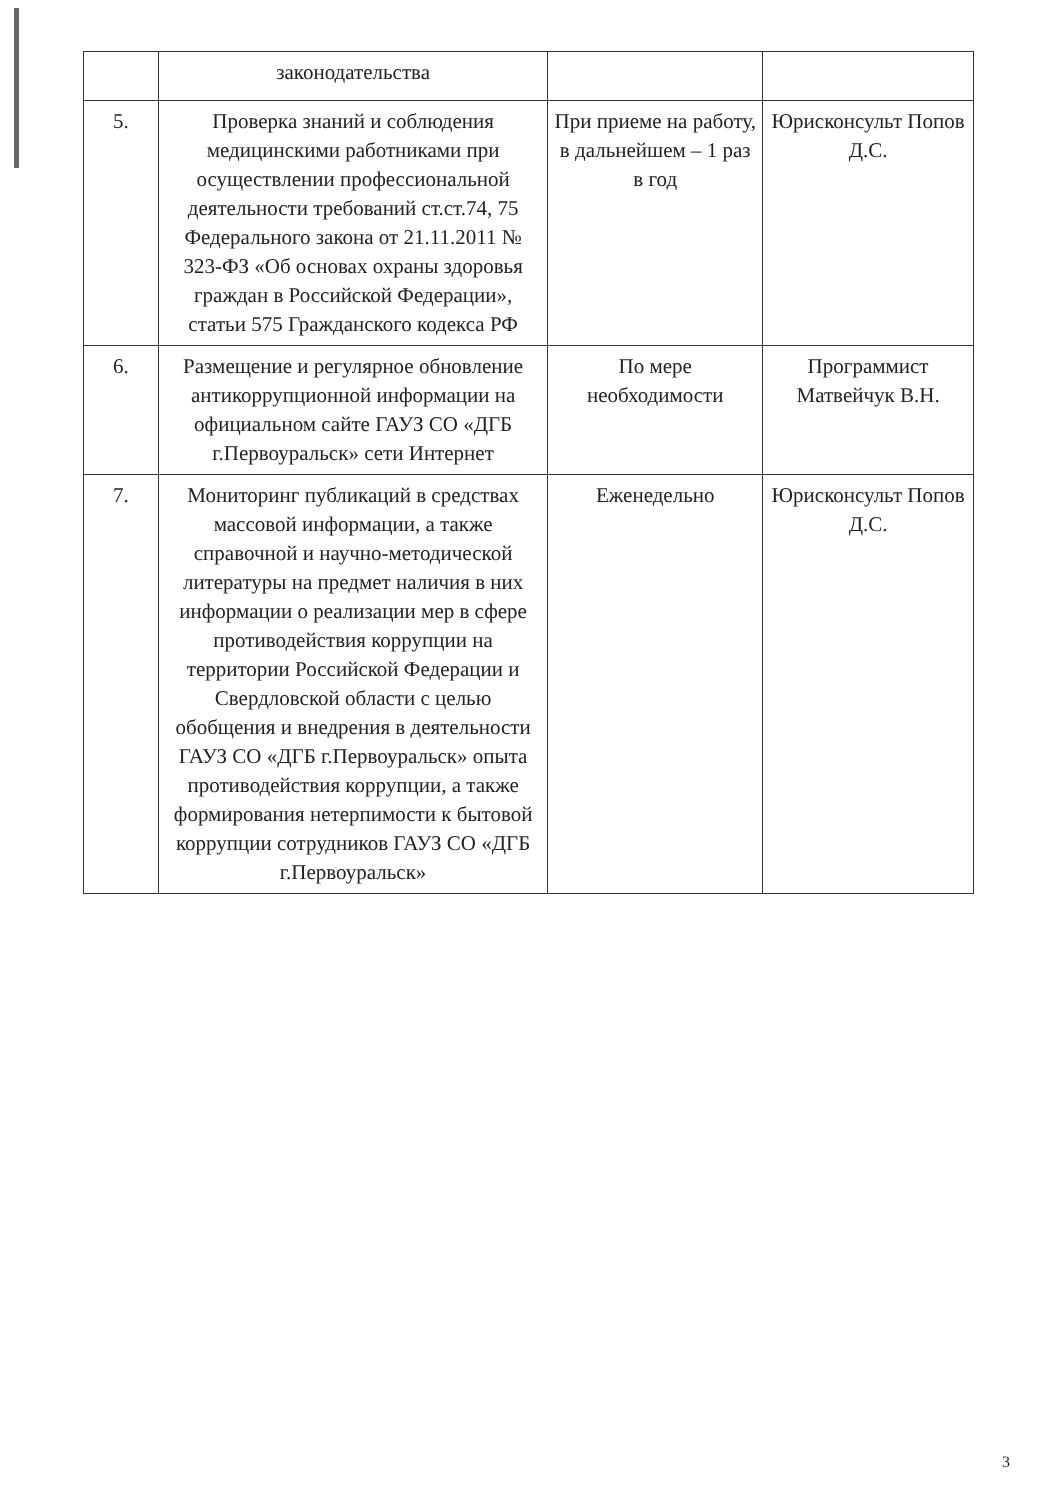| | законодательства | | |
| 5. | Проверка знаний и соблюдения медицинскими работниками при осуществлении профессиональной деятельности требований ст.ст.74, 75 Федерального закона от 21.11.2011 № 323-ФЗ «Об основах охраны здоровья граждан в Российской Федерации», статьи 575 Гражданского кодекса РФ | При приеме на работу, в дальнейшем – 1 раз в год | Юрисконсульт Попов Д.С. |
| 6. | Размещение и регулярное обновление антикоррупционной информации на официальном сайте ГАУЗ СО «ДГБ г.Первоуральск» сети Интернет | По мере необходимости | Программист Матвейчук В.Н. |
| 7. | Мониторинг публикаций в средствах массовой информации, а также справочной и научно-методической литературы на предмет наличия в них информации о реализации мер в сфере противодействия коррупции на территории Российской Федерации и Свердловской области с целью обобщения и внедрения в деятельности ГАУЗ СО «ДГБ г.Первоуральск» опыта противодействия коррупции, а также формирования нетерпимости к бытовой коррупции сотрудников ГАУЗ СО «ДГБ г.Первоуральск» | Еженедельно | Юрисконсульт Попов Д.С. |
3